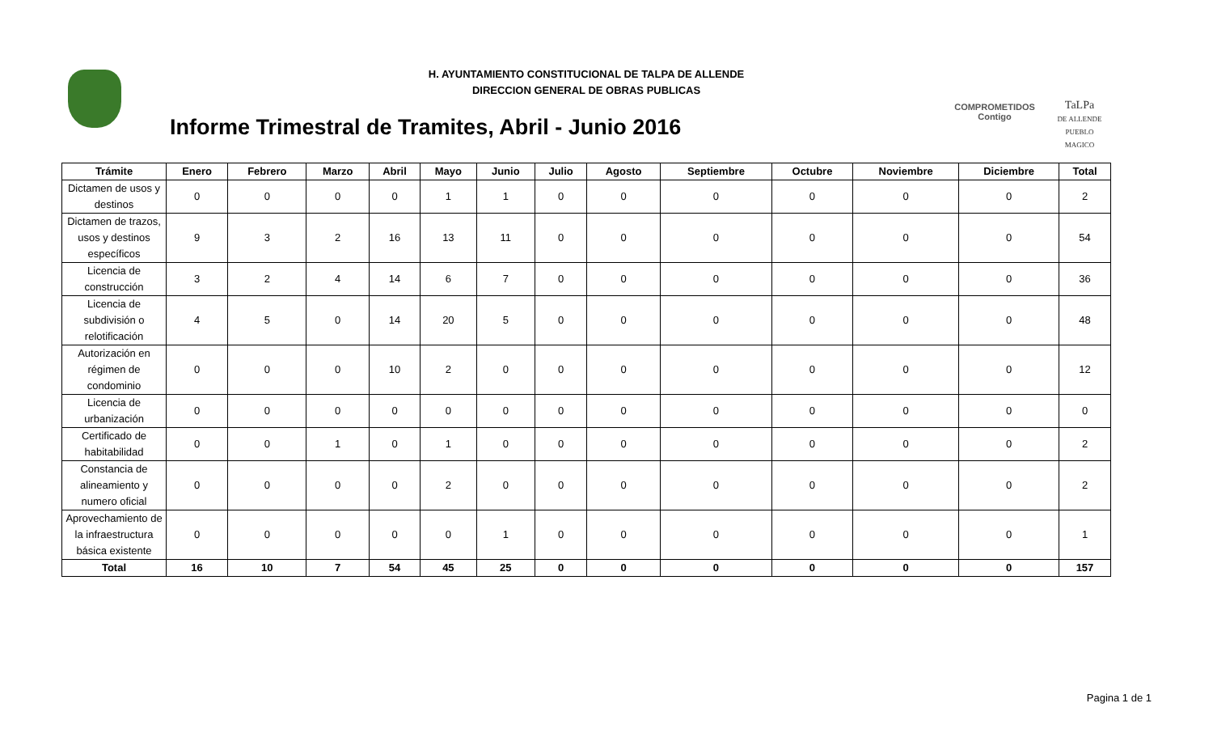H. AYUNTAMIENTO CONSTITUCIONAL DE TALPA DE ALLENDE
DIRECCION GENERAL DE OBRAS PUBLICAS
Informe Trimestral de Tramites, Abril - Junio 2016
COMPROMETIDOS Contigo
TaLPa
DE ALLENDE PUEBLO MAGICO
| Trámite | Enero | Febrero | Marzo | Abril | Mayo | Junio | Julio | Agosto | Septiembre | Octubre | Noviembre | Diciembre | Total |
| --- | --- | --- | --- | --- | --- | --- | --- | --- | --- | --- | --- | --- | --- |
| Dictamen de usos y destinos | 0 | 0 | 0 | 0 | 1 | 1 | 0 | 0 | 0 | 0 | 0 | 0 | 2 |
| Dictamen de trazos, usos y destinos específicos | 9 | 3 | 2 | 16 | 13 | 11 | 0 | 0 | 0 | 0 | 0 | 0 | 54 |
| Licencia de construcción | 3 | 2 | 4 | 14 | 6 | 7 | 0 | 0 | 0 | 0 | 0 | 0 | 36 |
| Licencia de subdivisión o relotificación | 4 | 5 | 0 | 14 | 20 | 5 | 0 | 0 | 0 | 0 | 0 | 0 | 48 |
| Autorización en régimen de condominio | 0 | 0 | 0 | 10 | 2 | 0 | 0 | 0 | 0 | 0 | 0 | 0 | 12 |
| Licencia de urbanización | 0 | 0 | 0 | 0 | 0 | 0 | 0 | 0 | 0 | 0 | 0 | 0 | 0 |
| Certificado de habitabilidad | 0 | 0 | 1 | 0 | 1 | 0 | 0 | 0 | 0 | 0 | 0 | 0 | 2 |
| Constancia de alineamiento y numero oficial | 0 | 0 | 0 | 0 | 2 | 0 | 0 | 0 | 0 | 0 | 0 | 0 | 2 |
| Aprovechamiento de la infraestructura básica existente | 0 | 0 | 0 | 0 | 0 | 1 | 0 | 0 | 0 | 0 | 0 | 0 | 1 |
| Total | 16 | 10 | 7 | 54 | 45 | 25 | 0 | 0 | 0 | 0 | 0 | 0 | 157 |
Pagina 1 de 1